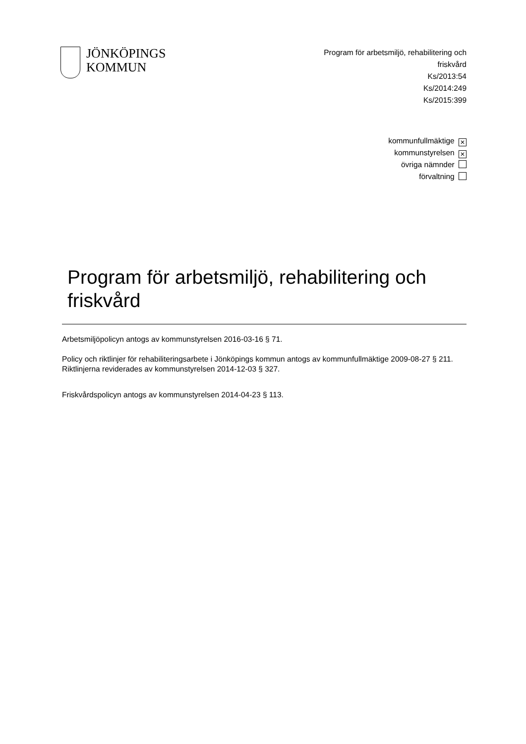JÖNKÖPINGS
KOMMUN
Program för arbetsmiljö, rehabilitering och friskvård
Ks/2013:54
Ks/2014:249
Ks/2015:399
kommunfullmäktige ✕
kommunstyrelsen ✕
övriga nämnder
förvaltning
Program för arbetsmiljö, rehabilitering och friskvård
Arbetsmiljöpolicyn antogs av kommunstyrelsen 2016-03-16 § 71.
Policy och riktlinjer för rehabiliteringsarbete i Jönköpings kommun antogs av kommunfullmäktige 2009-08-27 § 211. Riktlinjerna reviderades av kommunstyrelsen 2014-12-03 § 327.
Friskvårdspolicyn antogs av kommunstyrelsen 2014-04-23 § 113.